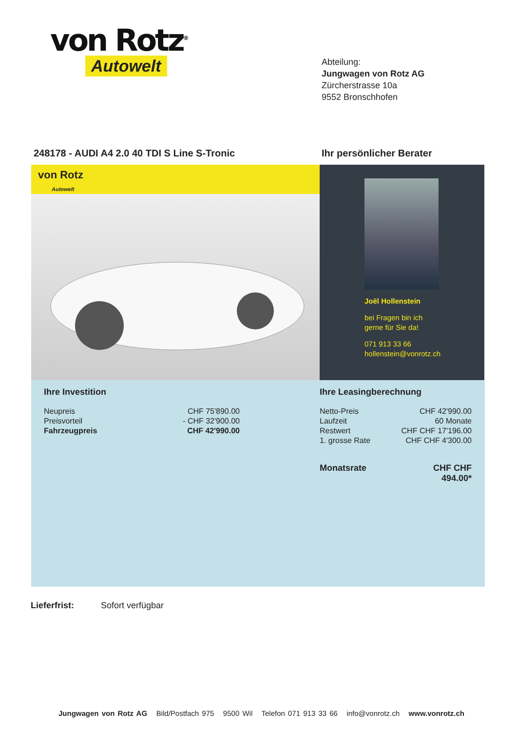von Rotz<sup>®</sup>
Autowelt
Abteilung:
Jungwagen von Rotz AG
Zürcherstrasse 10a
9552 Bronschhofen
248178 - AUDI A4 2.0 40 TDI S Line S-Tronic
Ihr persönlicher Berater
von Rotz
Autowelt
Joël Hollenstein
bei Fragen bin ich
gerne für Sie da!
071 913 33 66
hollenstein@vonrotz.ch
Ihre Investition
| Neupreis | CHF 75'890.00 |
| Preisvorteil | - CHF 32'900.00 |
| Fahrzeugpreis | CHF 42'990.00 |
Ihre Leasingberechnung
| Netto-Preis | CHF 42'990.00 |
| Laufzeit | 60 Monate |
| Restwert | CHF CHF 17'196.00 |
| 1. grosse Rate | CHF CHF 4'300.00 |
| Monatsrate | CHF CHF 494.00* |
Lieferfrist: Sofort verfügbar
Jungwagen von Rotz AG Bild/Postfach 975 9500 Wil Telefon 071 913 33 66 info@vonrotz.ch www.vonrotz.ch